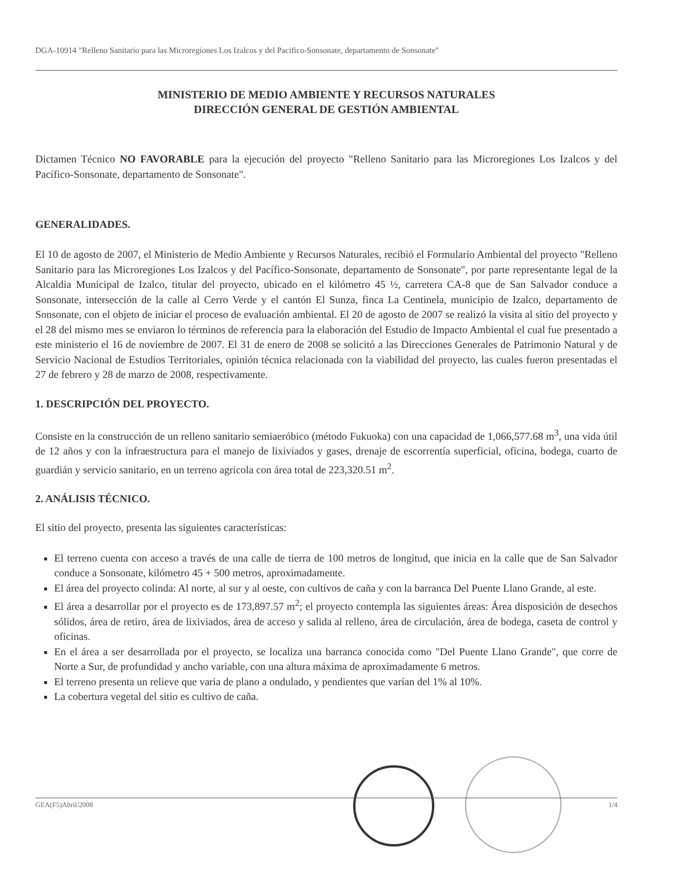DGA-10914 "Relleno Sanitario para las Microregiones Los Izalcos y del Pacifico-Sonsonate, departamento de Sonsonate"
MINISTERIO DE MEDIO AMBIENTE Y RECURSOS NATURALES
DIRECCIÓN GENERAL DE GESTIÓN AMBIENTAL
Dictamen Técnico NO FAVORABLE para la ejecución del proyecto "Relleno Sanitario para las Microregiones Los Izalcos y del Pacífico-Sonsonate, departamento de Sonsonate".
GENERALIDADES.
El 10 de agosto de 2007, el Ministerio de Medio Ambiente y Recursos Naturales, recibió el Formulario Ambiental del proyecto "Relleno Sanitario para las Microregiones Los Izalcos y del Pacífico-Sonsonate, departamento de Sonsonate", por parte representante legal de la Alcaldia Municipal de Izalco, titular del proyecto, ubicado en el kilómetro 45 ½, carretera CA-8 que de San Salvador conduce a Sonsonate, intersección de la calle al Cerro Verde y el cantón El Sunza, finca La Centinela, municipio de Izalco, departamento de Sonsonate, con el objeto de iniciar el proceso de evaluación ambiental. El 20 de agosto de 2007 se realizó la visita al sitio del proyecto y el 28 del mismo mes se enviaron lo términos de referencia para la elaboración del Estudio de Impacto Ambiental el cual fue presentado a este ministerio el 16 de noviembre de 2007. El 31 de enero de 2008 se solicitó a las Direcciones Generales de Patrimonio Natural y de Servicio Nacional de Estudios Territoriales, opinión técnica relacionada con la viabilidad del proyecto, las cuales fueron presentadas el 27 de febrero y 28 de marzo de 2008, respectivamente.
1. DESCRIPCIÓN DEL PROYECTO.
Consiste en la construcción de un relleno sanitario semiaeróbico (método Fukuoka) con una capacidad de 1,066,577.68 m<sup>3</sup>, una vida útil de 12 años y con la infraestructura para el manejo de lixiviados y gases, drenaje de escorrentía superficial, oficina, bodega, cuarto de guardián y servicio sanitario, en un terreno agricola con área total de 223,320.51 m<sup>2</sup>.
2. ANÁLISIS TÉCNICO.
El sitio del proyecto, presenta las siguientes características:
El terreno cuenta con acceso a través de una calle de tierra de 100 metros de longitud, que inicia en la calle que de San Salvador conduce a Sonsonate, kilómetro 45 + 500 metros, aproximadamente.
El área del proyecto colinda: Al norte, al sur y al oeste, con cultivos de caña y con la barranca Del Puente Llano Grande, al este.
El área a desarrollar por el proyecto es de 173,897.57 m<sup>2</sup>; el proyecto contempla las siguientes áreas: Área disposición de desechos sólidos, área de retiro, área de lixiviados, área de acceso y salida al relleno, área de circulación, área de bodega, caseta de control y oficinas.
En el área a ser desarrollada por el proyecto, se localiza una barranca conocida como "Del Puente Llano Grande", que corre de Norte a Sur, de profundidad y ancho variable, con una altura máxima de aproximadamente 6 metros.
El terreno presenta un relieve que varia de plano a ondulado, y pendientes que varían del 1% al 10%.
La cobertura vegetal del sitio es cultivo de caña.
GEA(F5)Abril/2008 1/4